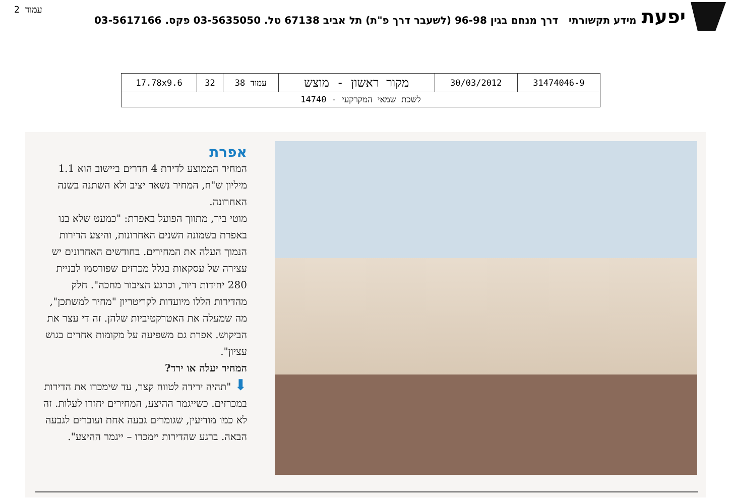עמוד 2
יפעת
מידע תקשורתי דרך מנחם בגין 96-98 (לשעבר דרך פ"ת) תל אביב 67138 טל. 03-5635050 פקס. 03-5617166
| 31474046-9 | 30/03/2012 | מקור ראשון - מוצש | עמוד 38 | 32 | 17.78x9.6 |
| לשכת שמאי המקרקעי - 14740 | | | | | |
אפרת
המחיר הממוצע לדירת 4 חדרים ביישוב הוא 1.1 מיליון ש"ח, המחיר נשאר יציב ולא השתנה בשנה האחרונה.
מוטי ביר, מתווך הפועל באפרת: "כמעט שלא בנו באפרת בשמונה השנים האחרונות, והיצע הדירות הנמוך העלה את המחירים. בחודשים האחרונים יש עצירה של עסקאות בגלל מכרזים שפורסמו לבניית 280 יחידות דיור, וכרגע הציבור מחכה". חלק מהדירות הללו מיועדות לקריטריון "מחיר למשתכן", מה שמעלה את האטרקטיביות שלהן. זה די עצר את הביקוש. אפרת גם משפיעה על מקומות אחרים בגוש עציון".
המחיר יעלה או ירד?
⬇ "תהיה ירידה לטווח קצר, עד שימכרו את הדירות במכרזים. כשייגמר ההיצע, המחירים יחזרו לעלות. זה לא כמו מודיעין, שגומרים גבעה אחת ועוברים לגבעה הבאה. ברגע שהדירות יימכרו – ייגמר ההיצע".